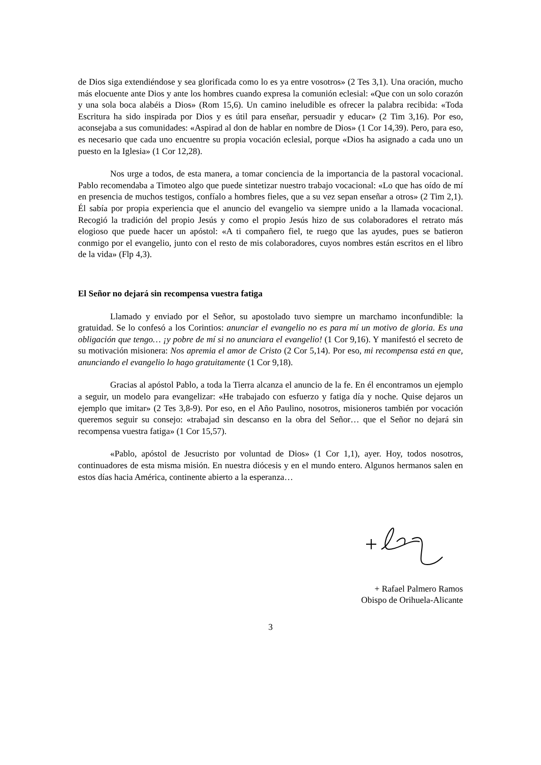de Dios siga extendiéndose y sea glorificada como lo es ya entre vosotros» (2 Tes 3,1). Una oración, mucho más elocuente ante Dios y ante los hombres cuando expresa la comunión eclesial: «Que con un solo corazón y una sola boca alabéis a Dios» (Rom 15,6). Un camino ineludible es ofrecer la palabra recibida: «Toda Escritura ha sido inspirada por Dios y es útil para enseñar, persuadir y educar» (2 Tim 3,16). Por eso, aconsejaba a sus comunidades: «Aspirad al don de hablar en nombre de Dios» (1 Cor 14,39). Pero, para eso, es necesario que cada uno encuentre su propia vocación eclesial, porque «Dios ha asignado a cada uno un puesto en la Iglesia» (1 Cor 12,28).
Nos urge a todos, de esta manera, a tomar conciencia de la importancia de la pastoral vocacional. Pablo recomendaba a Timoteo algo que puede sintetizar nuestro trabajo vocacional: «Lo que has oído de mí en presencia de muchos testigos, confíalo a hombres fieles, que a su vez sepan enseñar a otros» (2 Tim 2,1). Él sabía por propia experiencia que el anuncio del evangelio va siempre unido a la llamada vocacional. Recogió la tradición del propio Jesús y como el propio Jesús hizo de sus colaboradores el retrato más elogioso que puede hacer un apóstol: «A ti compañero fiel, te ruego que las ayudes, pues se batieron conmigo por el evangelio, junto con el resto de mis colaboradores, cuyos nombres están escritos en el libro de la vida» (Flp 4,3).
El Señor no dejará sin recompensa vuestra fatiga
Llamado y enviado por el Señor, su apostolado tuvo siempre un marchamo inconfundible: la gratuidad. Se lo confesó a los Corintios: anunciar el evangelio no es para mí un motivo de gloria. Es una obligación que tengo… ¡y pobre de mí si no anunciara el evangelio! (1 Cor 9,16). Y manifestó el secreto de su motivación misionera: Nos apremia el amor de Cristo (2 Cor 5,14). Por eso, mi recompensa está en que, anunciando el evangelio lo hago gratuitamente (1 Cor 9,18).
Gracias al apóstol Pablo, a toda la Tierra alcanza el anuncio de la fe. En él encontramos un ejemplo a seguir, un modelo para evangelizar: «He trabajado con esfuerzo y fatiga día y noche. Quise dejaros un ejemplo que imitar» (2 Tes 3,8-9). Por eso, en el Año Paulino, nosotros, misioneros también por vocación queremos seguir su consejo: «trabajad sin descanso en la obra del Señor… que el Señor no dejará sin recompensa vuestra fatiga» (1 Cor 15,57).
«Pablo, apóstol de Jesucristo por voluntad de Dios» (1 Cor 1,1), ayer. Hoy, todos nosotros, continuadores de esta misma misión. En nuestra diócesis y en el mundo entero. Algunos hermanos salen en estos días hacia América, continente abierto a la esperanza…
+ Rafael Palmero Ramos
Obispo de Orihuela-Alicante
3